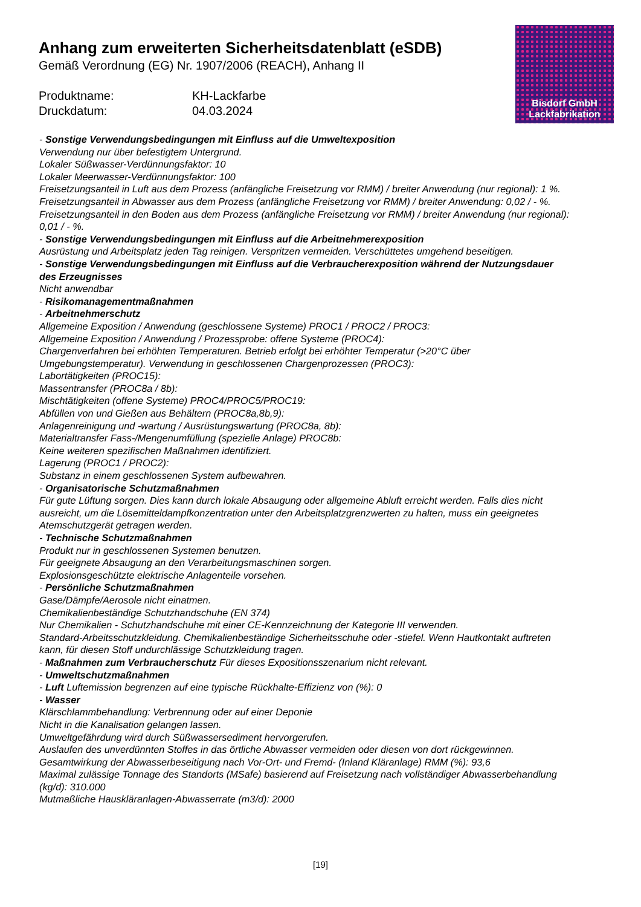Anhang zum erweiterten Sicherheitsdatenblatt (eSDB)
Gemäß Verordnung (EG) Nr. 1907/2006 (REACH), Anhang II
Produktname: KH-Lackfarbe Druckdatum: 04.03.2024
Bisdorf GmbH
Lackfabrikation
- Sonstige Verwendungsbedingungen mit Einfluss auf die Umweltexposition
Verwendung nur über befestigtem Untergrund.
Lokaler Süßwasser-Verdünnungsfaktor: 10
Lokaler Meerwasser-Verdünnungsfaktor: 100
Freisetzungsanteil in Luft aus dem Prozess (anfängliche Freisetzung vor RMM) / breiter Anwendung (nur regional): 1 %.
Freisetzungsanteil in Abwasser aus dem Prozess (anfängliche Freisetzung vor RMM) / breiter Anwendung: 0,02 / - %.
Freisetzungsanteil in den Boden aus dem Prozess (anfängliche Freisetzung vor RMM) / breiter Anwendung (nur regional): 0,01 / - %.
- Sonstige Verwendungsbedingungen mit Einfluss auf die Arbeitnehmerexposition
Ausrüstung und Arbeitsplatz jeden Tag reinigen. Verspritzen vermeiden. Verschüttetes umgehend beseitigen.
- Sonstige Verwendungsbedingungen mit Einfluss auf die Verbraucherexposition während der Nutzungsdauer des Erzeugnisses
Nicht anwendbar
- Risikomanagementmaßnahmen
- Arbeitnehmerschutz
Allgemeine Exposition / Anwendung (geschlossene Systeme) PROC1 / PROC2 / PROC3:
Allgemeine Exposition / Anwendung / Prozessprobe: offene Systeme (PROC4):
Chargenverfahren bei erhöhten Temperaturen. Betrieb erfolgt bei erhöhter Temperatur (>20°C über Umgebungstemperatur). Verwendung in geschlossenen Chargenprozessen (PROC3):
Labortätigkeiten (PROC15):
Massentransfer (PROC8a / 8b):
Mischtätigkeiten (offene Systeme) PROC4/PROC5/PROC19:
Abfüllen von und Gießen aus Behältern (PROC8a,8b,9):
Anlagenreinigung und -wartung / Ausrüstungswartung (PROC8a, 8b):
Materialtransfer Fass-/Mengenumfüllung (spezielle Anlage) PROC8b:
Keine weiteren spezifischen Maßnahmen identifiziert.
Lagerung (PROC1 / PROC2):
Substanz in einem geschlossenen System aufbewahren.
- Organisatorische Schutzmaßnahmen
Für gute Lüftung sorgen. Dies kann durch lokale Absaugung oder allgemeine Abluft erreicht werden. Falls dies nicht ausreicht, um die Lösemitteldampfkonzentration unter den Arbeitsplatzgrenzwerten zu halten, muss ein geeignetes Atemschutzgerät getragen werden.
- Technische Schutzmaßnahmen
Produkt nur in geschlossenen Systemen benutzen.
Für geeignete Absaugung an den Verarbeitungsmaschinen sorgen.
Explosionsgeschützte elektrische Anlagenteile vorsehen.
- Persönliche Schutzmaßnahmen
Gase/Dämpfe/Aerosole nicht einatmen.
Chemikalienbeständige Schutzhandschuhe (EN 374)
Nur Chemikalien - Schutzhandschuhe mit einer CE-Kennzeichnung der Kategorie III verwenden.
Standard-Arbeitsschutzkleidung. Chemikalienbeständige Sicherheitsschuhe oder -stiefel. Wenn Hautkontakt auftreten kann, für diesen Stoff undurchlässige Schutzkleidung tragen.
- Maßnahmen zum Verbraucherschutz Für dieses Expositionsszenarium nicht relevant.
- Umweltschutzmaßnahmen
- Luft Luftemission begrenzen auf eine typische Rückhalte-Effizienz von (%): 0
- Wasser
Klärschlammbehandlung: Verbrennung oder auf einer Deponie
Nicht in die Kanalisation gelangen lassen.
Umweltgefährdung wird durch Süßwassersediment hervorgerufen.
Auslaufen des unverdünnten Stoffes in das örtliche Abwasser vermeiden oder diesen von dort rückgewinnen.
Gesamtwirkung der Abwasserbeseitigung nach Vor-Ort- und Fremd- (Inland Kläranlage) RMM (%): 93,6
Maximal zulässige Tonnage des Standorts (MSafe) basierend auf Freisetzung nach vollständiger Abwasserbehandlung (kg/d): 310.000
Mutmaßliche Hauskläranlagen-Abwasserrate (m3/d): 2000
[19]